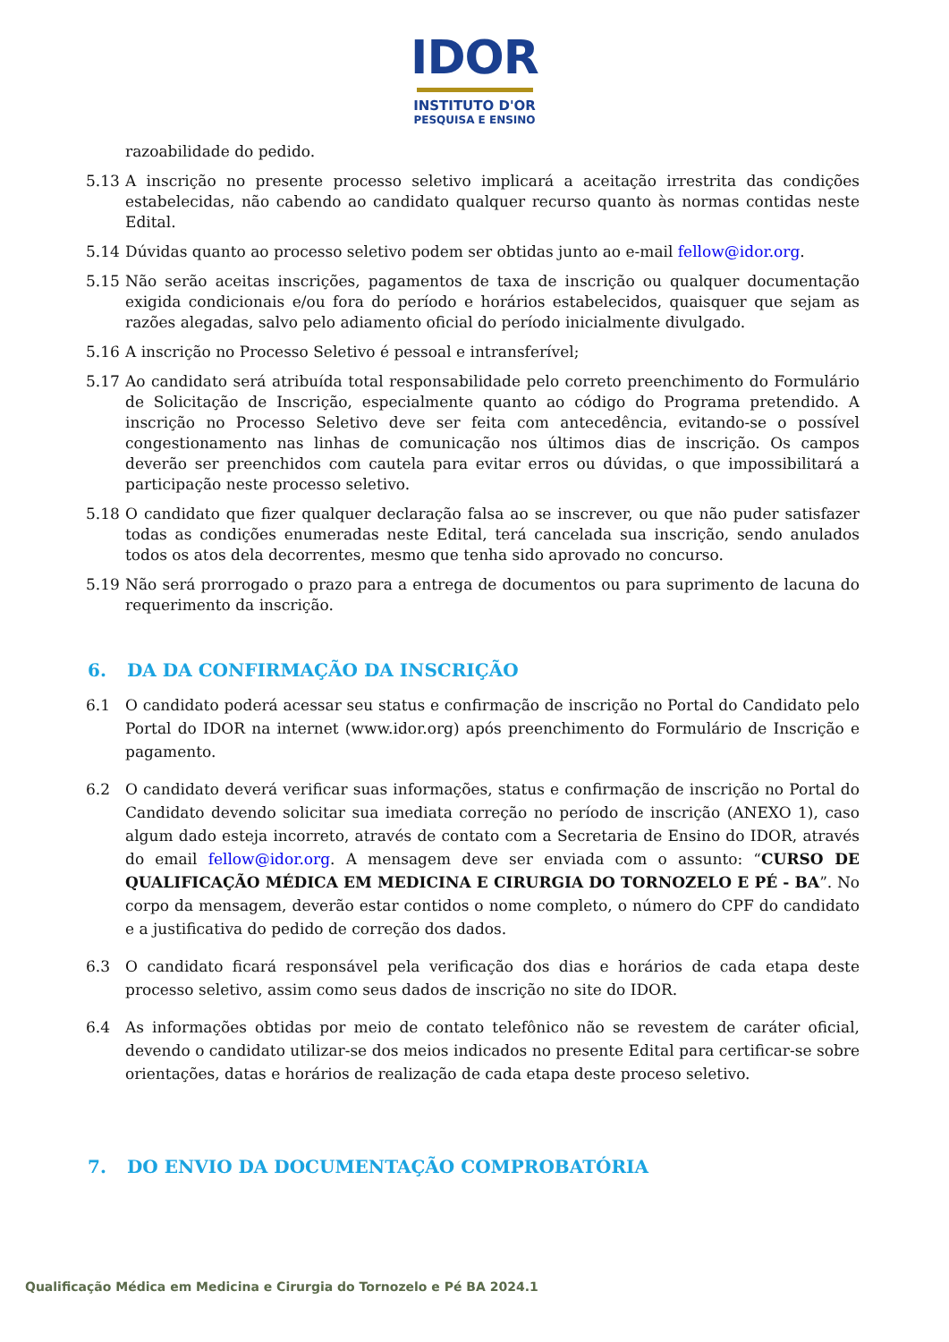IDOR
INSTITUTO D'OR
PESQUISA E ENSINO
razoabilidade do pedido.
5.13 A inscrição no presente processo seletivo implicará a aceitação irrestrita das condições estabelecidas, não cabendo ao candidato qualquer recurso quanto às normas contidas neste Edital.
5.14 Dúvidas quanto ao processo seletivo podem ser obtidas junto ao e-mail fellow@idor.org.
5.15 Não serão aceitas inscrições, pagamentos de taxa de inscrição ou qualquer documentação exigida condicionais e/ou fora do período e horários estabelecidos, quaisquer que sejam as razões alegadas, salvo pelo adiamento oficial do período inicialmente divulgado.
5.16 A inscrição no Processo Seletivo é pessoal e intransferível;
5.17 Ao candidato será atribuída total responsabilidade pelo correto preenchimento do Formulário de Solicitação de Inscrição, especialmente quanto ao código do Programa pretendido. A inscrição no Processo Seletivo deve ser feita com antecedência, evitando-se o possível congestionamento nas linhas de comunicação nos últimos dias de inscrição. Os campos deverão ser preenchidos com cautela para evitar erros ou dúvidas, o que impossibilitará a participação neste processo seletivo.
5.18 O candidato que fizer qualquer declaração falsa ao se inscrever, ou que não puder satisfazer todas as condições enumeradas neste Edital, terá cancelada sua inscrição, sendo anulados todos os atos dela decorrentes, mesmo que tenha sido aprovado no concurso.
5.19 Não será prorrogado o prazo para a entrega de documentos ou para suprimento de lacuna do requerimento da inscrição.
6. DA DA CONFIRMAÇÃO DA INSCRIÇÃO
6.1 O candidato poderá acessar seu status e confirmação de inscrição no Portal do Candidato pelo Portal do IDOR na internet (www.idor.org) após preenchimento do Formulário de Inscrição e pagamento.
6.2 O candidato deverá verificar suas informações, status e confirmação de inscrição no Portal do Candidato devendo solicitar sua imediata correção no período de inscrição (ANEXO 1), caso algum dado esteja incorreto, através de contato com a Secretaria de Ensino do IDOR, através do email fellow@idor.org. A mensagem deve ser enviada com o assunto: “CURSO DE QUALIFICAÇÃO MÉDICA EM MEDICINA E CIRURGIA DO TORNOZELO E PÉ - BA”. No corpo da mensagem, deverão estar contidos o nome completo, o número do CPF do candidato e a justificativa do pedido de correção dos dados.
6.3 O candidato ficará responsável pela verificação dos dias e horários de cada etapa deste processo seletivo, assim como seus dados de inscrição no site do IDOR.
6.4 As informações obtidas por meio de contato telefônico não se revestem de caráter oficial, devendo o candidato utilizar-se dos meios indicados no presente Edital para certificar-se sobre orientações, datas e horários de realização de cada etapa deste proceso seletivo.
7. DO ENVIO DA DOCUMENTAÇÃO COMPROBATÓRIA
Qualificação Médica em Medicina e Cirurgia do Tornozelo e Pé BA 2024.1